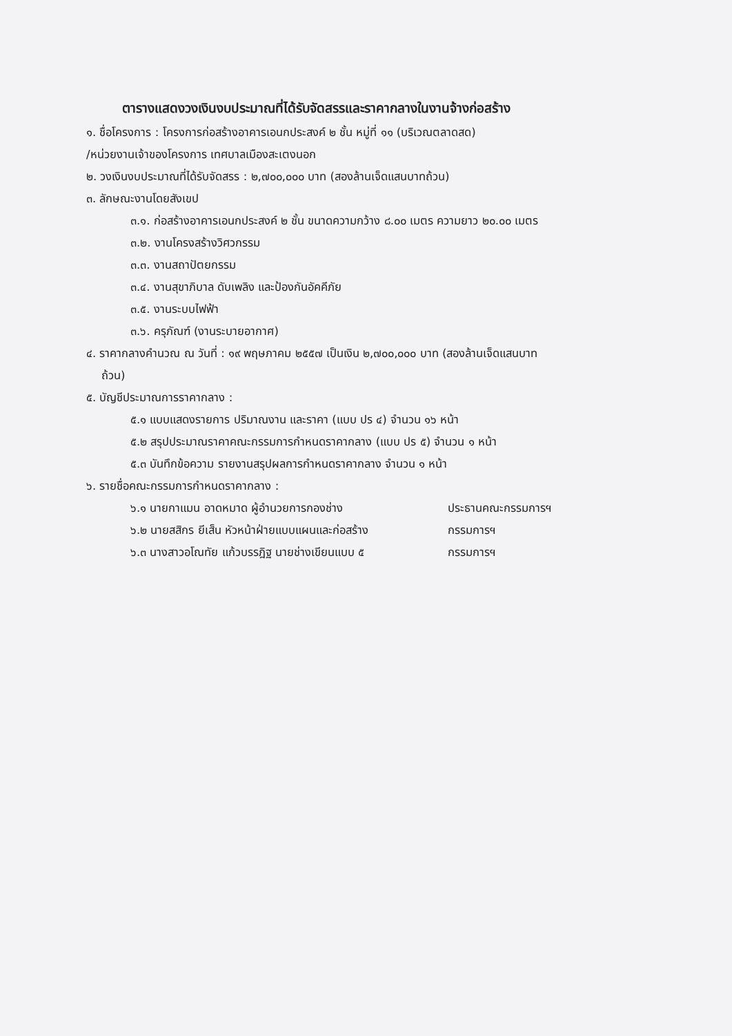ตารางแสดงวงเงินงบประมาณที่ได้รับจัดสรรและราคากลางในงานจ้างก่อสร้าง
๑. ชื่อโครงการ : โครงการก่อสร้างอาคารเอนกประสงค์ ๒ ชั้น หมู่ที่ ๑๑ (บริเวณตลาดสด)
/หน่วยงานเจ้าของโครงการ เทศบาลเมืองสะเตงนอก
๒. วงเงินงบประมาณที่ได้รับจัดสรร : ๒,๗๐๐,๐๐๐ บาท (สองล้านเจ็ดแสนบาทถ้วน)
๓. ลักษณะงานโดยสังเขป
๓.๑. ก่อสร้างอาคารเอนกประสงค์ ๒ ชั้น ขนาดความกว้าง ๘.๐๐ เมตร ความยาว ๒๐.๐๐ เมตร
๓.๒. งานโครงสร้างวิศวกรรม
๓.๓. งานสถาปัตยกรรม
๓.๔. งานสุขาภิบาล ดับเพลิง และป้องกันอัคคีภัย
๓.๕. งานระบบไฟฟ้า
๓.๖. ครุภัณฑ์ (งานระบายอากาศ)
๔. ราคากลางคำนวณ ณ วันที่ : ๑๙ พฤษภาคม ๒๕๕๗ เป็นเงิน ๒,๗๐๐,๐๐๐ บาท (สองล้านเจ็ดแสนบาท
ถ้วน)
๕. บัญชีประมาณการราคากลาง :
๕.๑ แบบแสดงรายการ ปริมาณงาน และราคา (แบบ ปร ๔) จำนวน ๑๖ หน้า
๕.๒ สรุปประมาณราคาคณะกรรมการกำหนดราคากลาง (แบบ ปร ๕) จำนวน ๑ หน้า
๕.๓ บันทึกข้อความ รายงานสรุปผลการกำหนดราคากลาง จำนวน ๑ หน้า
๖. รายชื่อคณะกรรมการกำหนดราคากลาง :
๖.๑ นายกาแมน อาดหมาด ผู้อำนวยการกองช่าง ประธานคณะกรรมการฯ
๖.๒ นายสสิกร ยีเส็น หัวหน้าฝ่ายแบบแผนและก่อสร้าง กรรมการฯ
๖.๓ นางสาวอโณทัย แก้วบรรฎิฐ นายช่างเขียนแบบ ๕ กรรมการฯ